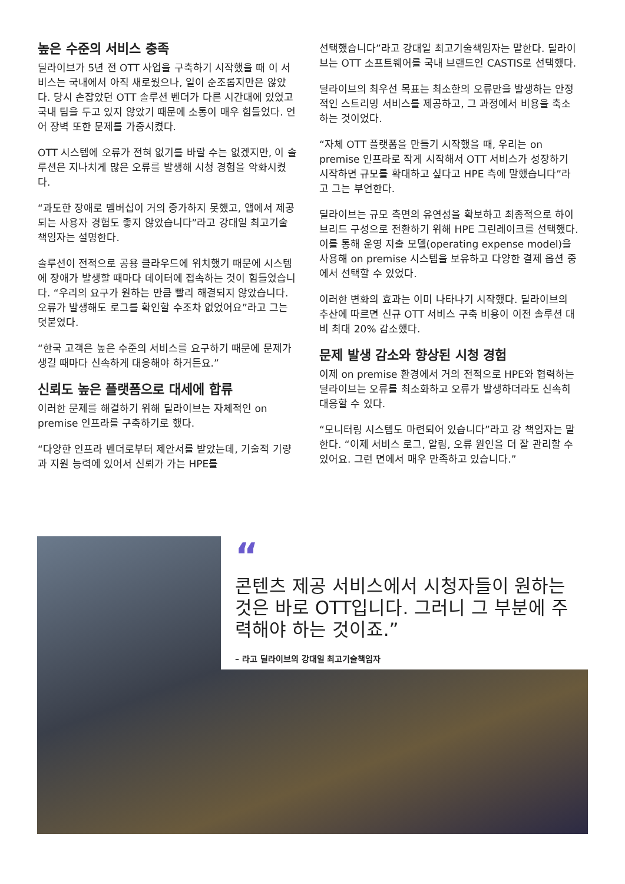높은 수준의 서비스 충족
딜라이브가 5년 전 OTT 사업을 구축하기 시작했을 때 이 서비스는 국내에서 아직 새로웠으나, 일이 순조롭지만은 않았다. 당시 손잡았던 OTT 솔루션 벤더가 다른 시간대에 있었고 국내 팀을 두고 있지 않았기 때문에 소통이 매우 힘들었다. 언어 장벽 또한 문제를 가중시켰다.
OTT 시스템에 오류가 전혀 없기를 바랄 수는 없겠지만, 이 솔루션은 지나치게 많은 오류를 발생해 시청 경험을 악화시켰다.
“과도한 장애로 멤버십이 거의 증가하지 못했고, 앱에서 제공되는 사용자 경험도 좋지 않았습니다”라고 강대일 최고기술책임자는 설명한다.
솔루션이 전적으로 공용 클라우드에 위치했기 때문에 시스템에 장애가 발생할 때마다 데이터에 접속하는 것이 힘들었습니다. “우리의 요구가 원하는 만큼 빨리 해결되지 않았습니다. 오류가 발생해도 로그를 확인할 수조차 없었어요”라고 그는 덧붙였다.
“한국 고객은 높은 수준의 서비스를 요구하기 때문에 문제가 생길 때마다 신속하게 대응해야 하거든요.”
신뢰도 높은 플랫폼으로 대세에 합류
이러한 문제를 해결하기 위해 딜라이브는 자체적인 on premise 인프라를 구축하기로 했다.
“다양한 인프라 벤더로부터 제안서를 받았는데, 기술적 기량과 지원 능력에 있어서 신뢰가 가는 HPE를
선택했습니다”라고 강대일 최고기술책임자는 말한다. 딜라이브는 OTT 소프트웨어를 국내 브랜드인 CASTIS로 선택했다.
딜라이브의 최우선 목표는 최소한의 오류만을 발생하는 안정적인 스트리밍 서비스를 제공하고, 그 과정에서 비용을 축소하는 것이었다.
“자체 OTT 플랫폼을 만들기 시작했을 때, 우리는 on premise 인프라로 작게 시작해서 OTT 서비스가 성장하기 시작하면 규모를 확대하고 싶다고 HPE 측에 말했습니다”라고 그는 부언한다.
딜라이브는 규모 측면의 유연성을 확보하고 최종적으로 하이브리드 구성으로 전환하기 위해 HPE 그린레이크를 선택했다. 이를 통해 운영 지출 모델(operating expense model)을 사용해 on premise 시스템을 보유하고 다양한 결제 옵션 중에서 선택할 수 있었다.
이러한 변화의 효과는 이미 나타나기 시작했다. 딜라이브의 추산에 따르면 신규 OTT 서비스 구축 비용이 이전 솔루션 대비 최대 20% 감소했다.
문제 발생 감소와 향상된 시청 경험
이제 on premise 환경에서 거의 전적으로 HPE와 협력하는 딜라이브는 오류를 최소화하고 오류가 발생하더라도 신속히 대응할 수 있다.
“모니터링 시스템도 마련되어 있습니다”라고 강 책임자는 말한다. “이제 서비스 로그, 알림, 오류 원인을 더 잘 관리할 수 있어요. 그런 면에서 매우 만족하고 있습니다.”
“
콘텐츠 제공 서비스에서 시청자들이 원하는 것은 바로 OTT입니다. 그러니 그 부분에 주력해야 하는 것이죠.”
– 라고 딜라이브의 강대일 최고기술책임자